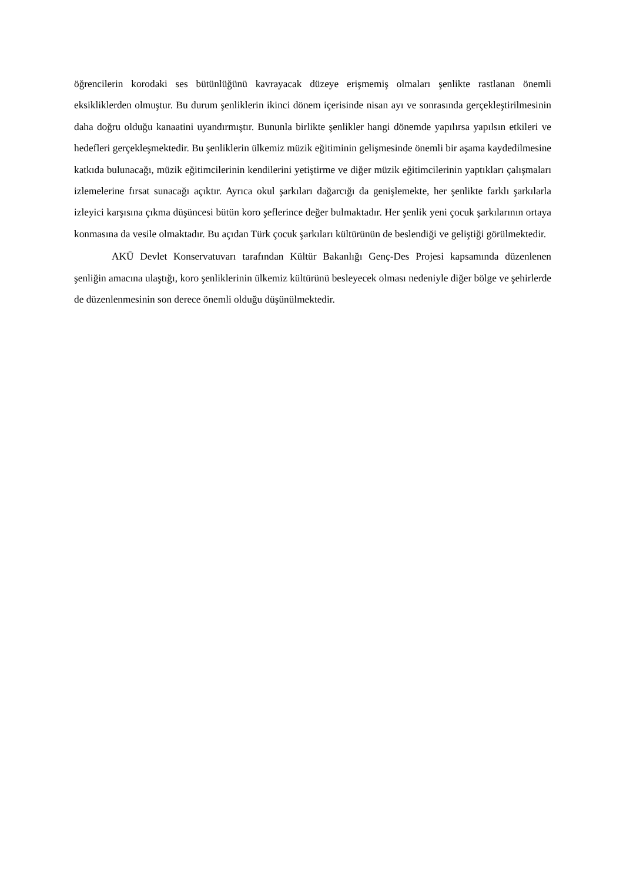öğrencilerin korodaki ses bütünlüğünü kavrayacak düzeye erişmemiş olmaları şenlikte rastlanan önemli eksikliklerden olmuştur. Bu durum şenliklerin ikinci dönem içerisinde nisan ayı ve sonrasında gerçekleştirilmesinin daha doğru olduğu kanaatini uyandırmıştır. Bununla birlikte şenlikler hangi dönemde yapılırsa yapılsın etkileri ve hedefleri gerçekleşmektedir. Bu şenliklerin ülkemiz müzik eğitiminin gelişmesinde önemli bir aşama kaydedilmesine katkıda bulunacağı, müzik eğitimcilerinin kendilerini yetiştirme ve diğer müzik eğitimcilerinin yaptıkları çalışmaları izlemelerine fırsat sunacağı açıktır. Ayrıca okul şarkıları dağarcığı da genişlemekte, her şenlikte farklı şarkılarla izleyici karşısına çıkma düşüncesi bütün koro şeflerince değer bulmaktadır. Her şenlik yeni çocuk şarkılarının ortaya konmasına da vesile olmaktadır. Bu açıdan Türk çocuk şarkıları kültürünün de beslendiği ve geliştiği görülmektedir.
AKÜ Devlet Konservatuvarı tarafından Kültür Bakanlığı Genç-Des Projesi kapsamında düzenlenen şenliğin amacına ulaştığı, koro şenliklerinin ülkemiz kültürünü besleyecek olması nedeniyle diğer bölge ve şehirlerde de düzenlenmesinin son derece önemli olduğu düşünülmektedir.